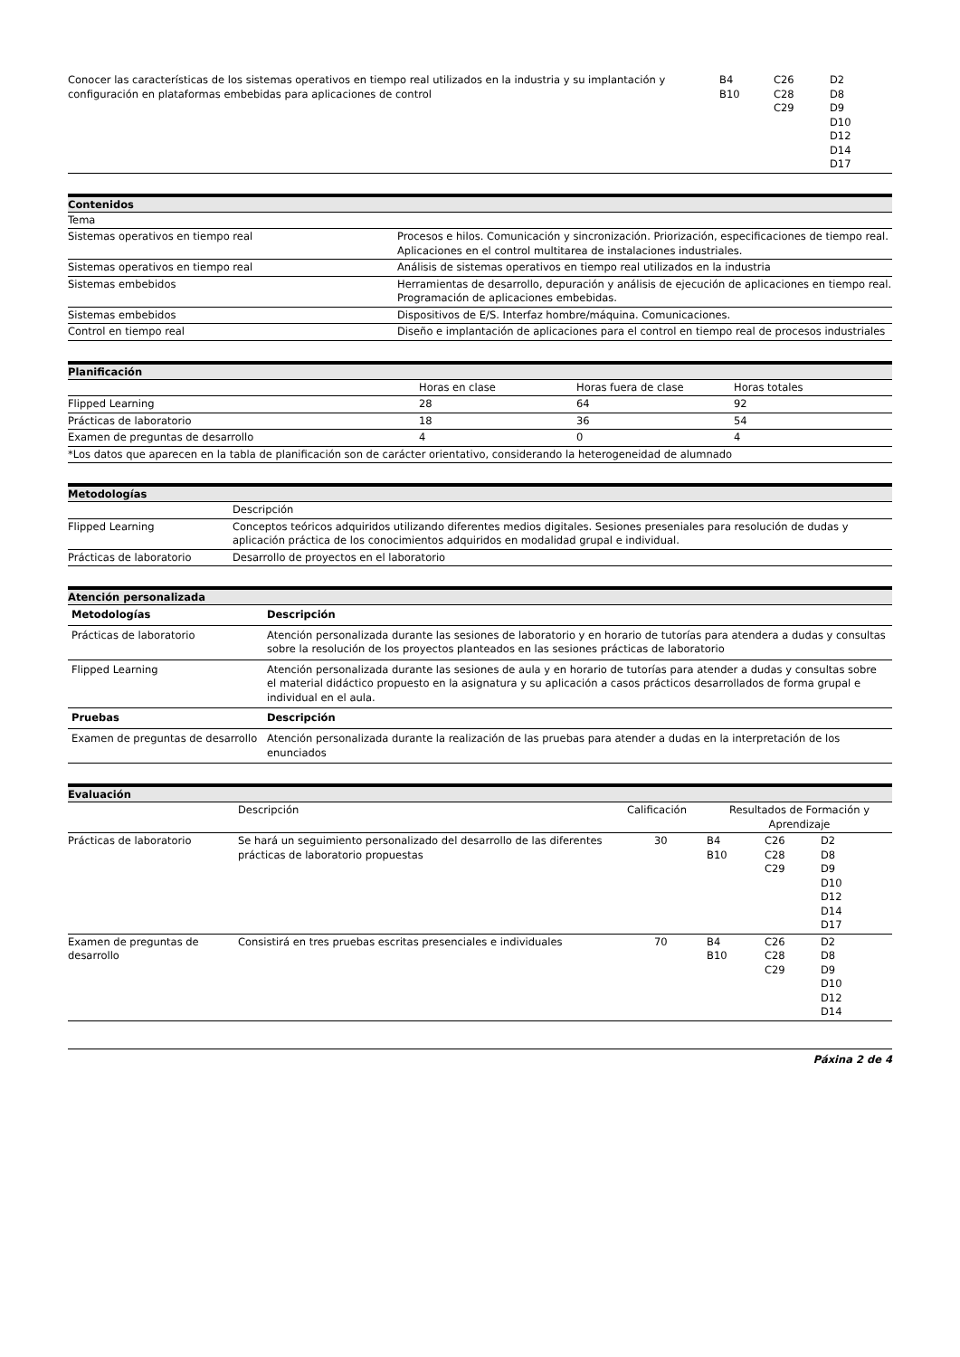| Conocer las características de los sistemas operativos en tiempo real utilizados en la industria y su implantación y configuración en plataformas embebidas para aplicaciones de control | B4 B10 | C26 C28 C29 | D2 D8 D9 D10 D12 D14 D17 |
Contenidos
| Tema | |
| --- | --- |
| Sistemas operativos en tiempo real | Procesos e hilos. Comunicación y sincronización. Priorización, especificaciones de tiempo real. Aplicaciones en el control multitarea de instalaciones industriales. |
| Sistemas operativos en tiempo real | Análisis de sistemas operativos en tiempo real utilizados en la industria |
| Sistemas embebidos | Herramientas de desarrollo, depuración y análisis de ejecución de aplicaciones en tiempo real. Programación de aplicaciones embebidas. |
| Sistemas embebidos | Dispositivos de E/S. Interfaz hombre/máquina. Comunicaciones. |
| Control en tiempo real | Diseño e implantación de aplicaciones para el control en tiempo real de procesos industriales |
Planificación
| | Horas en clase | Horas fuera de clase | Horas totales |
| --- | --- | --- | --- |
| Flipped Learning | 28 | 64 | 92 |
| Prácticas de laboratorio | 18 | 36 | 54 |
| Examen de preguntas de desarrollo | 4 | 0 | 4 |
| *Los datos que aparecen en la tabla de planificación son de carácter orientativo, considerando la heterogeneidad de alumnado | | | |
Metodologías
| | Descripción |
| --- | --- |
| Flipped Learning | Conceptos teóricos adquiridos utilizando diferentes medios digitales. Sesiones preseniales para resolución de dudas y aplicación práctica de los conocimientos adquiridos en modalidad grupal e individual. |
| Prácticas de laboratorio | Desarrollo de proyectos en el laboratorio |
Atención personalizada
| Metodologías | Descripción |
| --- | --- |
| Prácticas de laboratorio | Atención personalizada durante las sesiones de laboratorio y en horario de tutorías para atendera a dudas y consultas sobre la resolución de los proyectos planteados en las sesiones prácticas de laboratorio |
| Flipped Learning | Atención personalizada durante las sesiones de aula y en horario de tutorías para atender a dudas y consultas sobre el material didáctico propuesto en la asignatura y su aplicación a casos prácticos desarrollados de forma grupal e individual en el aula. |
| Pruebas | Descripción |
| Examen de preguntas de desarrollo | Atención personalizada durante la realización de las pruebas para atender a dudas en la interpretación de los enunciados |
Evaluación
| | Descripción | Calificación | Resultados de Formación y Aprendizaje | | |
| --- | --- | --- | --- | --- | --- |
| Prácticas de laboratorio | Se hará un seguimiento personalizado del desarrollo de las diferentes prácticas de laboratorio propuestas | 30 | B4 B10 | C26 C28 C29 | D2 D8 D9 D10 D12 D14 D17 |
| Examen de preguntas de desarrollo | Consistirá en tres pruebas escritas presenciales e individuales | 70 | B4 B10 | C26 C28 C29 | D2 D8 D9 D10 D12 D14 |
Páxina 2 de 4